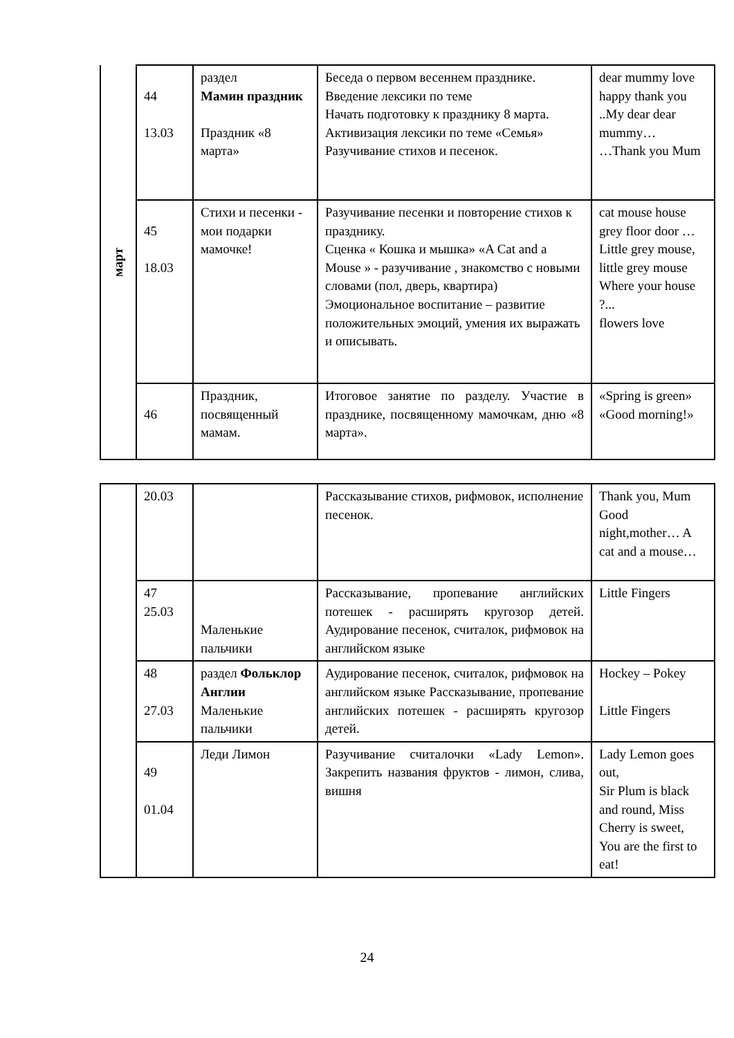| март | 44 13.03 | раздел Мамин праздник Праздник «8 марта» | Беседа о первом весеннем празднике. Введение лексики по теме Начать подготовку к празднику 8 марта. Активизация лексики по теме «Семья» Разучивание стихов и песенок. | dear mummy love happy thank you ..My dear dear mummy… …Thank you Mum |
| | 45 18.03 | Стихи и песенки - мои подарки мамочке! | Разучивание песенки и повторение стихов к празднику. Сценка « Кошка и мышка» «A Cat and a Mouse » - разучивание , знакомство с новыми словами (пол, дверь, квартира) Эмоциональное воспитание – развитие положительных эмоций, умения их выражать и описывать. | cat mouse house grey floor door …Little grey mouse, little grey mouse Where your house ?... flowers love |
| | 46 | Праздник, посвященный мамам. | Итоговое занятие по разделу. Участие в празднике, посвященному мамочкам, дню «8 марта». | «Spring is green» «Good morning!» |
| | 20.03 | | Рассказывание стихов, рифмовок, исполнение песенок. | Thank you, Mum Good night,mother… A cat and a mouse… |
| | 47 25.03 | Маленькие пальчики | Рассказывание, пропевание английских потешек - расширять кругозор детей. Аудирование песенок, считалок, рифмовок на английском языке | Little Fingers |
| | 48 27.03 | раздел Фольклор Англии Маленькие пальчики | Аудирование песенок, считалок, рифмовок на английском языке Рассказывание, пропевание английских потешек - расширять кругозор детей. | Hockey – Pokey Little Fingers |
| | 49 01.04 | Леди Лимон | Разучивание считалочки «Lady Lemon». Закрепить названия фруктов - лимон, слива, вишня | Lady Lemon goes out, Sir Plum is black and round, Miss Cherry is sweet, You are the first to eat! |
24